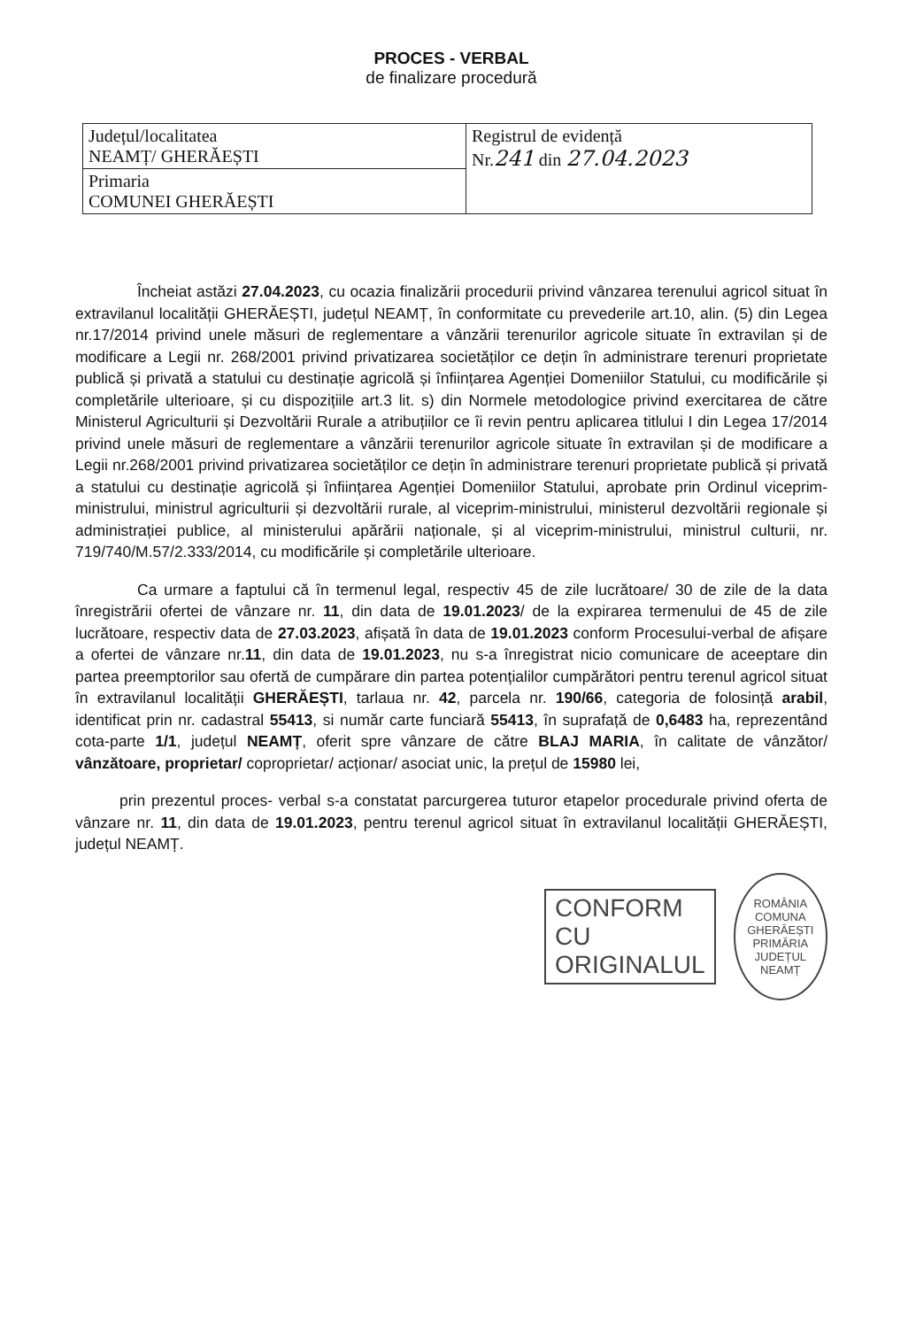PROCES - VERBAL
de finalizare procedură
| Județul/localitatea NEAMȚ/ GHERĂEȘTI | Registrul de evidență Nr. 241 din 27.04.2023 |
| Primaria COMUNEI GHERĂEȘTI | |
Încheiat astăzi 27.04.2023, cu ocazia finalizării procedurii privind vânzarea terenului agricol situat în extravilanul localității GHERĂEȘTI, județul NEAMȚ, în conformitate cu prevederile art.10, alin. (5) din Legea nr.17/2014 privind unele măsuri de reglementare a vânzării terenurilor agricole situate în extravilan și de modificare a Legii nr. 268/2001 privind privatizarea societăților ce dețin în administrare terenuri proprietate publică și privată a statului cu destinație agricolă și înființarea Agenției Domeniilor Statului, cu modificările și completările ulterioare, și cu dispozițiile art.3 lit. s) din Normele metodologice privind exercitarea de către Ministerul Agriculturii și Dezvoltării Rurale a atribuțiilor ce îi revin pentru aplicarea titlului I din Legea 17/2014 privind unele măsuri de reglementare a vânzării terenurilor agricole situate în extravilan și de modificare a Legii nr.268/2001 privind privatizarea societăților ce dețin în administrare terenuri proprietate publică și privată a statului cu destinație agricolă și înființarea Agenției Domeniilor Statului, aprobate prin Ordinul viceprim-ministrului, ministrul agriculturii și dezvoltării rurale, al viceprim-ministrului, ministerul dezvoltării regionale și administrației publice, al ministerului apărării naționale, și al viceprim-ministrului, ministrul culturii, nr. 719/740/M.57/2.333/2014, cu modificările și completările ulterioare.
Ca urmare a faptului că în termenul legal, respectiv 45 de zile lucrătoare/ 30 de zile de la data înregistrării ofertei de vânzare nr. 11, din data de 19.01.2023/ de la expirarea termenului de 45 de zile lucrătoare, respectiv data de 27.03.2023, afișată în data de 19.01.2023 conform Procesului-verbal de afișare a ofertei de vânzare nr.11, din data de 19.01.2023, nu s-a înregistrat nicio comunicare de aceeptare din partea preemptorilor sau ofertă de cumpărare din partea potențialilor cumpărători pentru terenul agricol situat în extravilanul localității GHERĂEȘTI, tarlaua nr. 42, parcela nr. 190/66, categoria de folosință arabil, identificat prin nr. cadastral 55413, si număr carte funciară 55413, în suprafață de 0,6483 ha, reprezentând cota-parte 1/1, județul NEAMȚ, oferit spre vânzare de către BLAJ MARIA, în calitate de vânzător/ vânzătoare, proprietar/ coproprietar/ acționar/ asociat unic, la prețul de 15980 lei,
prin prezentul proces- verbal s-a constatat parcurgerea tuturor etapelor procedurale privind oferta de vânzare nr. 11, din data de 19.01.2023, pentru terenul agricol situat în extravilanul localității GHERĂEȘTI, județul NEAMȚ.
CONFORM CU
ORIGINALUL
ROMÂNIA
COMUNA GHERĂEȘTI
PRIMĂRIA
JUDEȚUL NEAMȚ